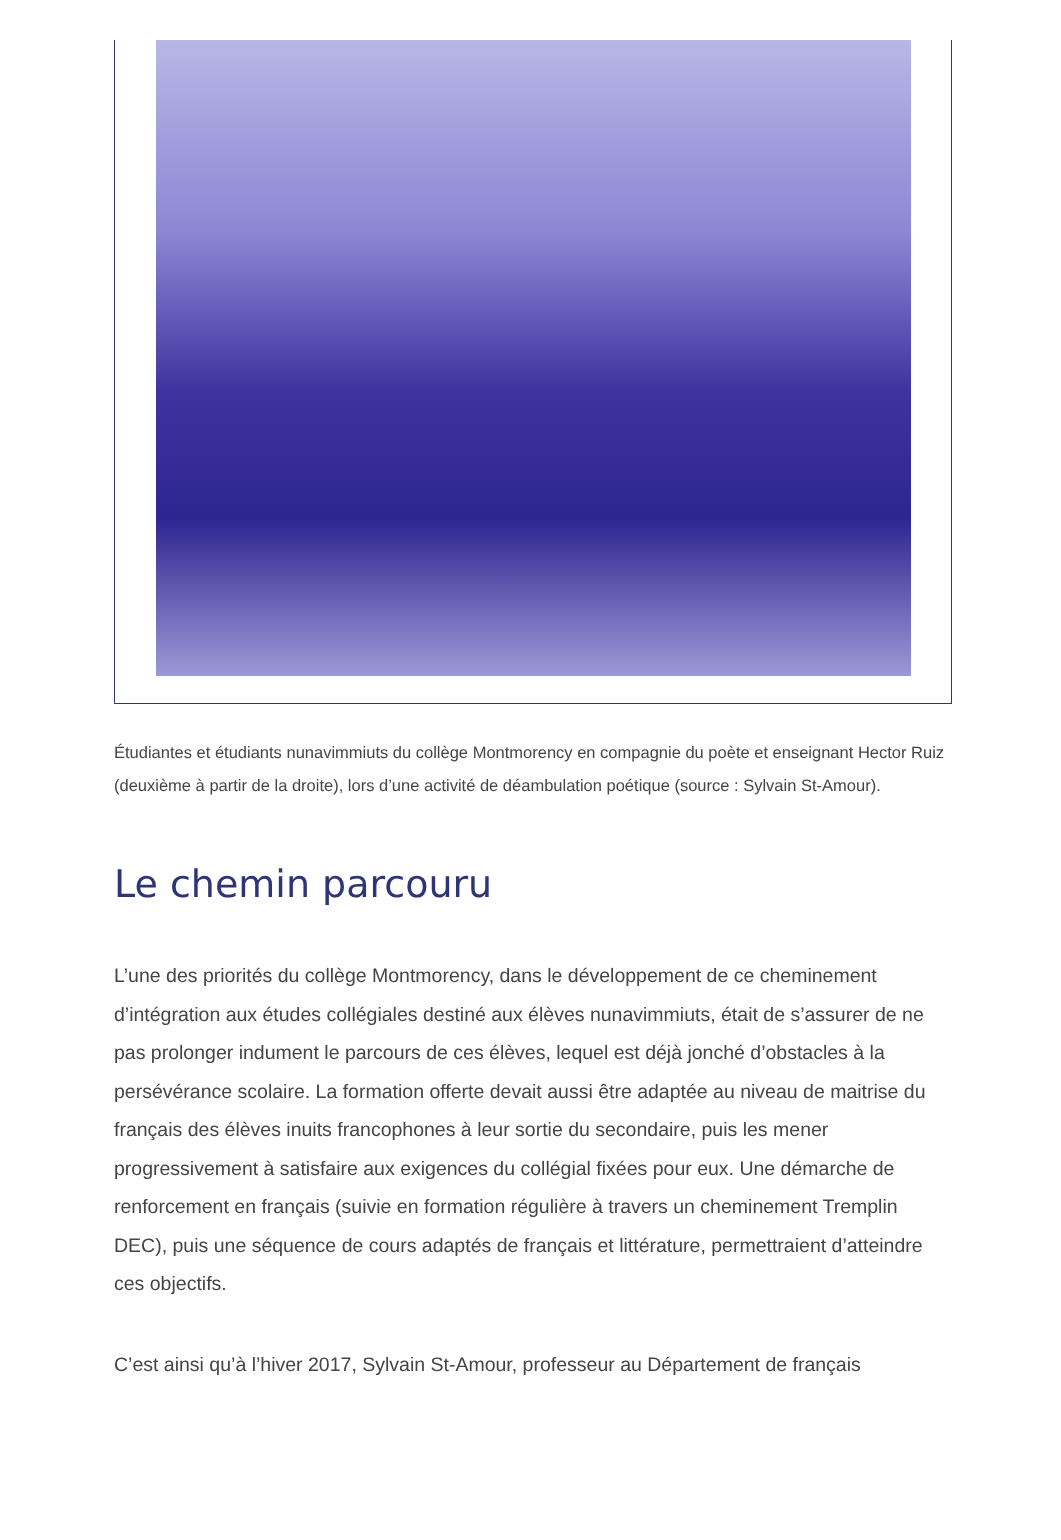Étudiantes et étudiants nunavimmiuts du collège Montmorency en compagnie du poète et enseignant Hector Ruiz (deuxième à partir de la droite), lors d’une activité de déambulation poétique (source : Sylvain St-Amour).
Le chemin parcouru
L’une des priorités du collège Montmorency, dans le développement de ce cheminement d’intégration aux études collégiales destiné aux élèves nunavimmiuts, était de s’assurer de ne pas prolonger indument le parcours de ces élèves, lequel est déjà jonché d’obstacles à la persévérance scolaire. La formation offerte devait aussi être adaptée au niveau de maitrise du français des élèves inuits francophones à leur sortie du secondaire, puis les mener progressivement à satisfaire aux exigences du collégial fixées pour eux. Une démarche de renforcement en français (suivie en formation régulière à travers un cheminement Tremplin DEC), puis une séquence de cours adaptés de français et littérature, permettraient d’atteindre ces objectifs.
C’est ainsi qu’à l’hiver 2017, Sylvain St-Amour, professeur au Département de français